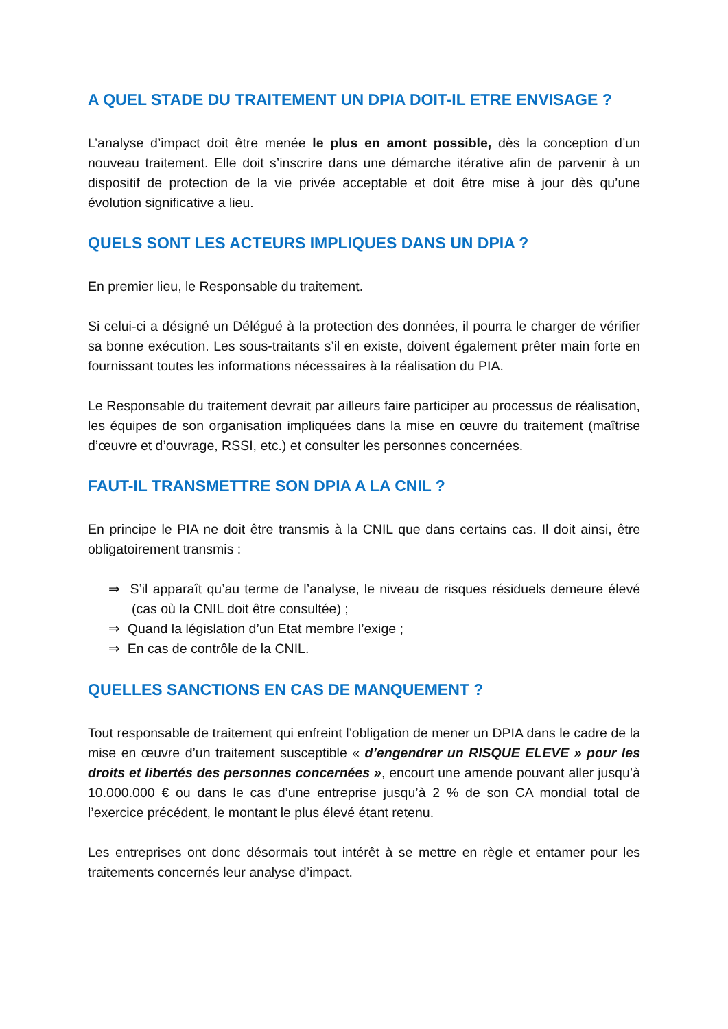A QUEL STADE DU TRAITEMENT UN DPIA DOIT-IL ETRE ENVISAGE ?
L’analyse d’impact doit être menée le plus en amont possible, dès la conception d’un nouveau traitement. Elle doit s’inscrire dans une démarche itérative afin de parvenir à un dispositif de protection de la vie privée acceptable et doit être mise à jour dès qu’une évolution significative a lieu.
QUELS SONT LES ACTEURS IMPLIQUES DANS UN DPIA ?
En premier lieu, le Responsable du traitement.
Si celui-ci a désigné un Délégué à la protection des données, il pourra le charger de vérifier sa bonne exécution. Les sous-traitants s’il en existe, doivent également prêter main forte en fournissant toutes les informations nécessaires à la réalisation du PIA.
Le Responsable du traitement devrait par ailleurs faire participer au processus de réalisation, les équipes de son organisation impliquées dans la mise en œuvre du traitement (maîtrise d’œuvre et d’ouvrage, RSSI, etc.) et consulter les personnes concernées.
FAUT-IL TRANSMETTRE SON DPIA A LA CNIL ?
En principe le PIA ne doit être transmis à la CNIL que dans certains cas. Il doit ainsi, être obligatoirement transmis :
⇒ S’il apparaît qu’au terme de l’analyse, le niveau de risques résiduels demeure élevé (cas où la CNIL doit être consultée) ;
⇒ Quand la législation d’un Etat membre l’exige ;
⇒ En cas de contrôle de la CNIL.
QUELLES SANCTIONS EN CAS DE MANQUEMENT ?
Tout responsable de traitement qui enfreint l’obligation de mener un DPIA dans le cadre de la mise en œuvre d’un traitement susceptible « d’engendrer un RISQUE ELEVE » pour les droits et libertés des personnes concernées », encourt une amende pouvant aller jusqu’à 10.000.000 € ou dans le cas d’une entreprise jusqu’à 2 % de son CA mondial total de l’exercice précédent, le montant le plus élevé étant retenu.
Les entreprises ont donc désormais tout intérêt à se mettre en règle et entamer pour les traitements concernés leur analyse d’impact.